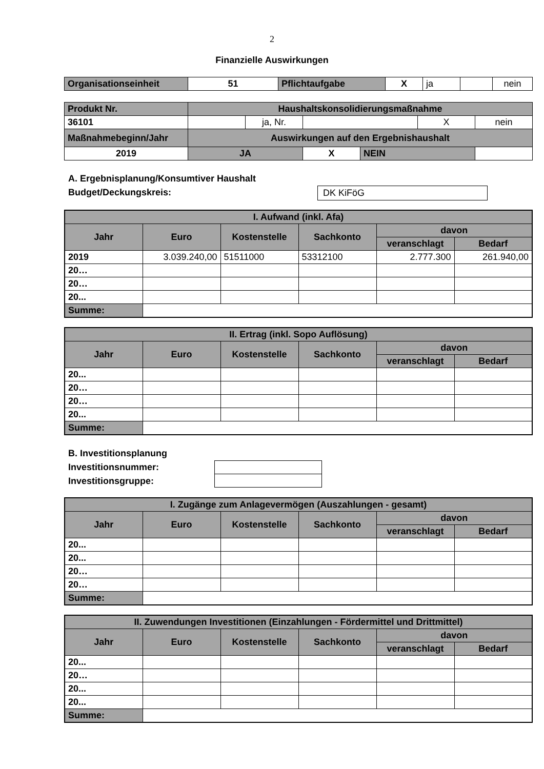2
Finanzielle Auswirkungen
| Organisationseinheit | 51 | Pflichtaufgabe | X | ja | | nein |
| Produkt Nr. | Haushaltskonsolidierungsmaßnahme | | | | | |
| 36101 | | ja, Nr. | | | X | nein |
| Maßnahmebeginn/Jahr | Auswirkungen auf den Ergebnishaushalt | | | | | |
| 2019 | JA | | X | NEIN | | |
A. Ergebnisplanung/Konsumtiver Haushalt
Budget/Deckungskreis: DK KiFöG
| I. Aufwand (inkl. Afa) | | | | | |
| --- | --- | --- | --- | --- | --- |
| Jahr | Euro | Kostenstelle | Sachkonto | davon | |
| | | | | veranschlagt | Bedarf |
| 2019 | 3.039.240,00 | 51511000 | 53312100 | 2.777.300 | 261.940,00 |
| 20… | | | | | |
| 20… | | | | | |
| 20... | | | | | |
| Summe: | | | | | |
| II. Ertrag (inkl. Sopo Auflösung) | | | | | |
| --- | --- | --- | --- | --- | --- |
| Jahr | Euro | Kostenstelle | Sachkonto | davon | |
| | | | | veranschlagt | Bedarf |
| 20... | | | | | |
| 20… | | | | | |
| 20… | | | | | |
| 20... | | | | | |
| Summe: | | | | | |
B. Investitionsplanung
Investitionsnummer:
Investitionsgruppe:
| I. Zugänge zum Anlagevermögen (Auszahlungen - gesamt) | | | | | |
| --- | --- | --- | --- | --- | --- |
| Jahr | Euro | Kostenstelle | Sachkonto | davon | |
| | | | | veranschlagt | Bedarf |
| 20... | | | | | |
| 20... | | | | | |
| 20… | | | | | |
| 20… | | | | | |
| Summe: | | | | | |
| II. Zuwendungen Investitionen (Einzahlungen - Fördermittel und Drittmittel) | | | | | |
| --- | --- | --- | --- | --- | --- |
| Jahr | Euro | Kostenstelle | Sachkonto | davon | |
| | | | | veranschlagt | Bedarf |
| 20... | | | | | |
| 20… | | | | | |
| 20... | | | | | |
| 20... | | | | | |
| Summe: | | | | | |